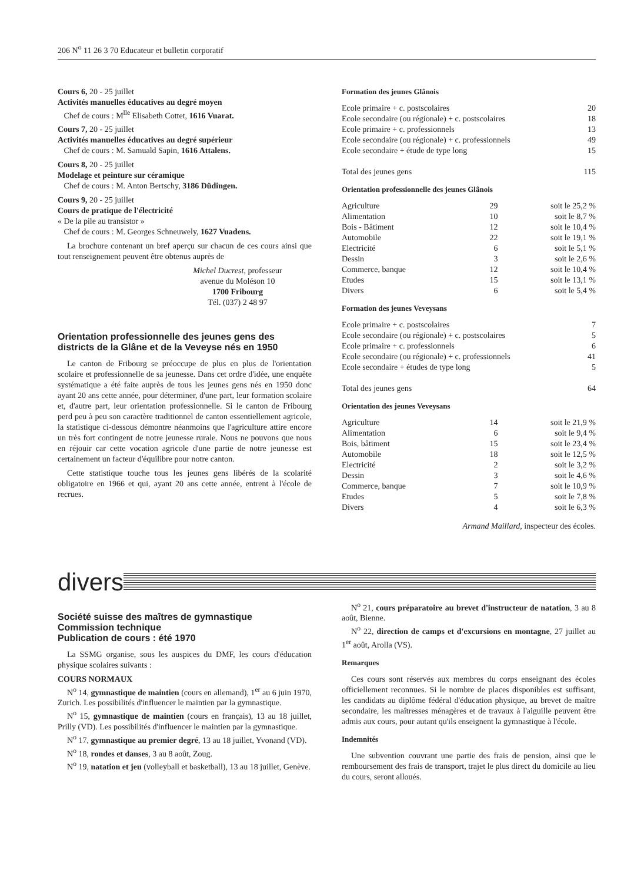206 N<sup>o</sup> 11 26 3 70 Educateur et bulletin corporatif
Cours 6, 20 - 25 juillet
Activités manuelles éducatives au degré moyen
Chef de cours : M<sup>lle</sup> Elisabeth Cottet, 1616 Vuarat.
Cours 7, 20 - 25 juillet
Activités manuelles éducatives au degré supérieur
Chef de cours : M. Samuald Sapin, 1616 Attalens.
Cours 8, 20 - 25 juillet
Modelage et peinture sur céramique
Chef de cours : M. Anton Bertschy, 3186 Düdingen.
Cours 9, 20 - 25 juillet
Cours de pratique de l'électricité
« De la pile au transistor »
Chef de cours : M. Georges Schneuwely, 1627 Vuadens.
La brochure contenant un bref aperçu sur chacun de ces cours ainsi que tout renseignement peuvent être obtenus auprès de
Michel Ducrest, professeur
avenue du Moléson 10
1700 Fribourg
Tél. (037) 2 48 97
Orientation professionnelle des jeunes gens des districts de la Glâne et de la Veveyse nés en 1950
Le canton de Fribourg se préoccupe de plus en plus de l'orientation scolaire et professionnelle de sa jeunesse. Dans cet ordre d'idée, une enquête systématique a été faite auprès de tous les jeunes gens nés en 1950 donc ayant 20 ans cette année, pour déterminer, d'une part, leur formation scolaire et, d'autre part, leur orientation professionnelle. Si le canton de Fribourg perd peu à peu son caractère traditionnel de canton essentiellement agricole, la statistique ci-dessous démontre néanmoins que l'agriculture attire encore un très fort contingent de notre jeunesse rurale. Nous ne pouvons que nous en réjouir car cette vocation agricole d'une partie de notre jeunesse est certainement un facteur d'équilibre pour notre canton.
Cette statistique touche tous les jeunes gens libérés de la scolarité obligatoire en 1966 et qui, ayant 20 ans cette année, entrent à l'école de recrues.
Formation des jeunes Glânois
| Ecole primaire + c. postscolaires | 20 |
| Ecole secondaire (ou régionale) + c. postscolaires | 18 |
| Ecole primaire + c. professionnels | 13 |
| Ecole secondaire (ou régionale) + c. professionnels | 49 |
| Ecole secondaire + étude de type long | 15 |
| Total des jeunes gens | 115 |
Orientation professionnelle des jeunes Glânois
| Agriculture | 29 | soit le 25,2 % |
| Alimentation | 10 | soit le 8,7 % |
| Bois - Bâtiment | 12 | soit le 10,4 % |
| Automobile | 22 | soit le 19,1 % |
| Electricité | 6 | soit le 5,1 % |
| Dessin | 3 | soit le 2,6 % |
| Commerce, banque | 12 | soit le 10,4 % |
| Etudes | 15 | soit le 13,1 % |
| Divers | 6 | soit le 5,4 % |
Formation des jeunes Veveysans
| Ecole primaire + c. postscolaires | 7 |
| Ecole secondaire (ou régionale) + c. postscolaires | 5 |
| Ecole primaire + c. professionnels | 6 |
| Ecole secondaire (ou régionale) + c. professionnels | 41 |
| Ecole secondaire + études de type long | 5 |
| Total des jeunes gens | 64 |
Orientation des jeunes Veveysans
| Agriculture | 14 | soit le 21,9 % |
| Alimentation | 6 | soit le 9,4 % |
| Bois, bâtiment | 15 | soit le 23,4 % |
| Automobile | 18 | soit le 12,5 % |
| Electricité | 2 | soit le 3,2 % |
| Dessin | 3 | soit le 4,6 % |
| Commerce, banque | 7 | soit le 10,9 % |
| Etudes | 5 | soit le 7,8 % |
| Divers | 4 | soit le 6,3 % |
Armand Maillard, inspecteur des écoles.
divers
Société suisse des maîtres de gymnastique
Commission technique
Publication de cours : été 1970
La SSMG organise, sous les auspices du DMF, les cours d'éducation physique scolaires suivants :
COURS NORMAUX
N<sup>o</sup> 14, gymnastique de maintien (cours en allemand), 1<sup>er</sup> au 6 juin 1970, Zurich. Les possibilités d'influencer le maintien par la gymnastique.
N<sup>o</sup> 15, gymnastique de maintien (cours en français), 13 au 18 juillet, Prilly (VD). Les possibilités d'influencer le maintien par la gymnastique.
N<sup>o</sup> 17, gymnastique au premier degré, 13 au 18 juillet, Yvonand (VD).
N<sup>o</sup> 18, rondes et danses, 3 au 8 août, Zoug.
N<sup>o</sup> 19, natation et jeu (volleyball et basketball), 13 au 18 juillet, Genève.
N<sup>o</sup> 21, cours préparatoire au brevet d'instructeur de natation, 3 au 8 août, Bienne.
N<sup>o</sup> 22, direction de camps et d'excursions en montagne, 27 juillet au 1<sup>er</sup> août, Arolla (VS).
Remarques
Ces cours sont réservés aux membres du corps enseignant des écoles officiellement reconnues. Si le nombre de places disponibles est suffisant, les candidats au diplôme fédéral d'éducation physique, au brevet de maître secondaire, les maîtresses ménagères et de travaux à l'aiguille peuvent être admis aux cours, pour autant qu'ils enseignent la gymnastique à l'école.
Indemnités
Une subvention couvrant une partie des frais de pension, ainsi que le remboursement des frais de transport, trajet le plus direct du domicile au lieu du cours, seront alloués.